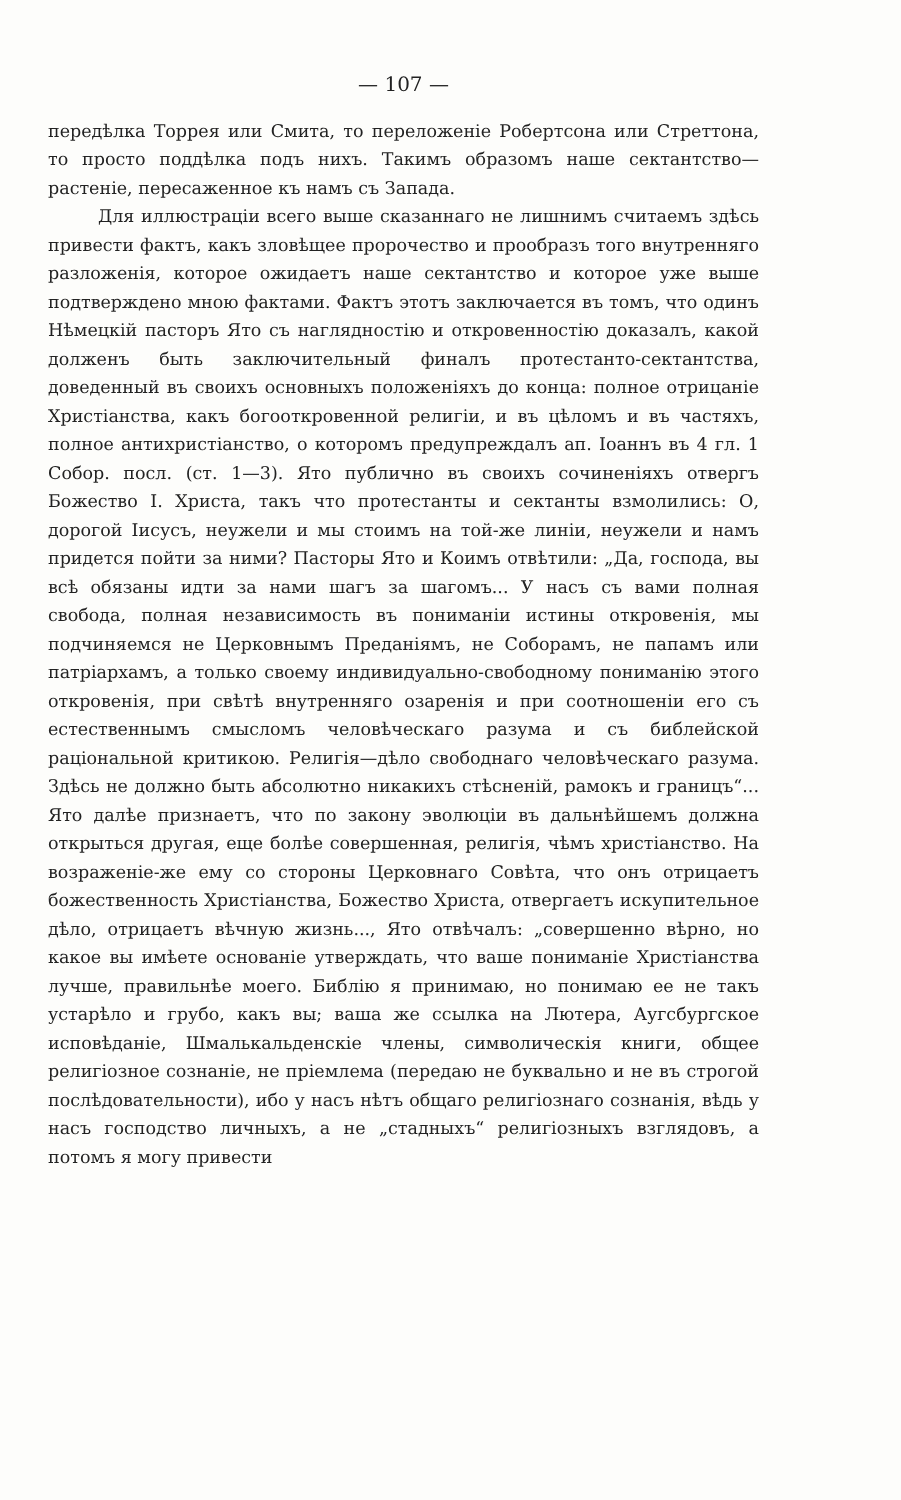— 107 —
передѣлка Торрея или Смита, то переложеніе Робертсона или Стреттона, то просто поддѣлка подъ нихъ. Такимъ образомъ наше сектантство—растеніе, пересаженное къ намъ съ Запада.
Для иллюстраціи всего выше сказаннаго не лишнимъ считаемъ здѣсь привести фактъ, какъ зловѣщее пророчество и прообразъ того внутренняго разложенія, которое ожидаетъ наше сектантство и которое уже выше подтверждено мною фактами. Фактъ этотъ заключается въ томъ, что одинъ Нѣмецкій пасторъ Ято съ наглядностію и откровенностію доказалъ, какой долженъ быть заключительный финалъ протестанто-сектантства, доведенный въ своихъ основныхъ положеніяхъ до конца: полное отрицаніе Христіанства, какъ богооткровенной религіи, и въ цѣломъ и въ частяхъ, полное антихристіанство, о которомъ предупреждалъ ап. Іоаннъ въ 4 гл. 1 Собор. посл. (ст. 1—3). Ято публично въ своихъ сочиненіяхъ отвергъ Божество І. Христа, такъ что протестанты и сектанты взмолились: О, дорогой Іисусъ, неужели и мы стоимъ на той-же линіи, неужели и намъ придется пойти за ними? Пасторы Ято и Коимъ отвѣтили: „Да, господа, вы всѣ обязаны идти за нами шагъ за шагомъ... У насъ съ вами полная свобода, полная независимость въ пониманіи истины откровенія, мы подчиняемся не Церковнымъ Преданіямъ, не Соборамъ, не папамъ или патріархамъ, а только своему индивидуально-свободному пониманію этого откровенія, при свѣтѣ внутренняго озаренія и при соотношеніи его съ естественнымъ смысломъ человѣческаго разума и съ библейской раціональной критикою. Религія—дѣло свободнаго человѣческаго разума. Здѣсь не должно быть абсолютно никакихъ стѣсненій, рамокъ и границъ“... Ято далѣе признаетъ, что по закону эволюціи въ дальнѣйшемъ должна открыться другая, еще болѣе совершенная, религія, чѣмъ христіанство. На возраженіе-же ему со стороны Церковнаго Совѣта, что онъ отрицаетъ божественность Христіанства, Божество Христа, отвергаетъ искупительное дѣло, отрицаетъ вѣчную жизнь..., Ято отвѣчалъ: „совершенно вѣрно, но какое вы имѣете основаніе утверждать, что ваше пониманіе Христіанства лучше, правильнѣе моего. Библію я принимаю, но понимаю ее не такъ устарѣло и грубо, какъ вы; ваша же ссылка на Лютера, Аугсбургское исповѣданіе, Шмалькальденскіе члены, символическія книги, общее религіозное сознаніе, не пріемлема (передаю не буквально и не въ строгой послѣдовательности), ибо у насъ нѣтъ общаго религіознаго сознанія, вѣдь у насъ господство личныхъ, а не „стадныхъ“ религіозныхъ взглядовъ, а потомъ я могу привести